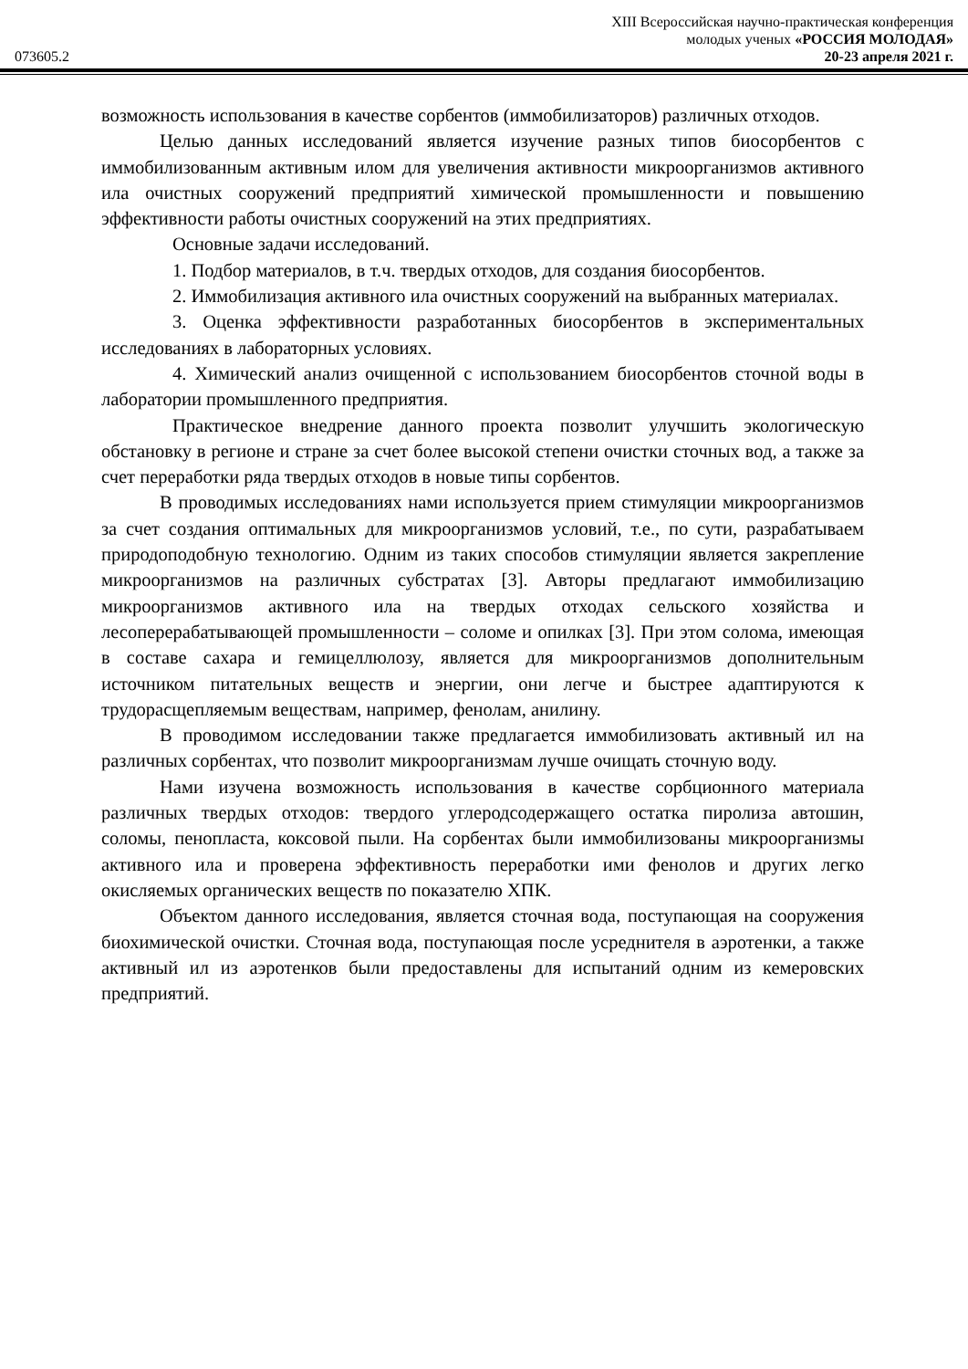XIII Всероссийская научно-практическая конференция
молодых ученых «РОССИЯ МОЛОДАЯ»
073605.2 20-23 апреля 2021 г.
возможность использования в качестве сорбентов (иммобилизаторов) различных отходов.
Целью данных исследований является изучение разных типов биосорбентов с иммобилизованным активным илом для увеличения активности микроорганизмов активного ила очистных сооружений предприятий химической промышленности и повышению эффективности работы очистных сооружений на этих предприятиях.
Основные задачи исследований.
1. Подбор материалов, в т.ч. твердых отходов, для создания биосорбентов.
2. Иммобилизация активного ила очистных сооружений на выбранных материалах.
3. Оценка эффективности разработанных биосорбентов в экспериментальных исследованиях в лабораторных условиях.
4. Химический анализ очищенной с использованием биосорбентов сточной воды в лаборатории промышленного предприятия.
Практическое внедрение данного проекта позволит улучшить экологическую обстановку в регионе и стране за счет более высокой степени очистки сточных вод, а также за счет переработки ряда твердых отходов в новые типы сорбентов.
В проводимых исследованиях нами используется прием стимуляции микроорганизмов за счет создания оптимальных для микроорганизмов условий, т.е., по сути, разрабатываем природоподобную технологию. Одним из таких способов стимуляции является закрепление микроорганизмов на различных субстратах [3]. Авторы предлагают иммобилизацию микроорганизмов активного ила на твердых отходах сельского хозяйства и лесоперерабатывающей промышленности – соломе и опилках [3]. При этом солома, имеющая в составе сахара и гемицеллюлозу, является для микроорганизмов дополнительным источником питательных веществ и энергии, они легче и быстрее адаптируются к трудорасщепляемым веществам, например, фенолам, анилину.
В проводимом исследовании также предлагается иммобилизовать активный ил на различных сорбентах, что позволит микроорганизмам лучше очищать сточную воду.
Нами изучена возможность использования в качестве сорбционного материала различных твердых отходов: твердого углеродсодержащего остатка пиролиза автошин, соломы, пенопласта, коксовой пыли. На сорбентах были иммобилизованы микроорганизмы активного ила и проверена эффективность переработки ими фенолов и других легко окисляемых органических веществ по показателю ХПК.
Объектом данного исследования, является сточная вода, поступающая на сооружения биохимической очистки. Сточная вода, поступающая после усреднителя в аэротенки, а также активный ил из аэротенков были предоставлены для испытаний одним из кемеровских предприятий.